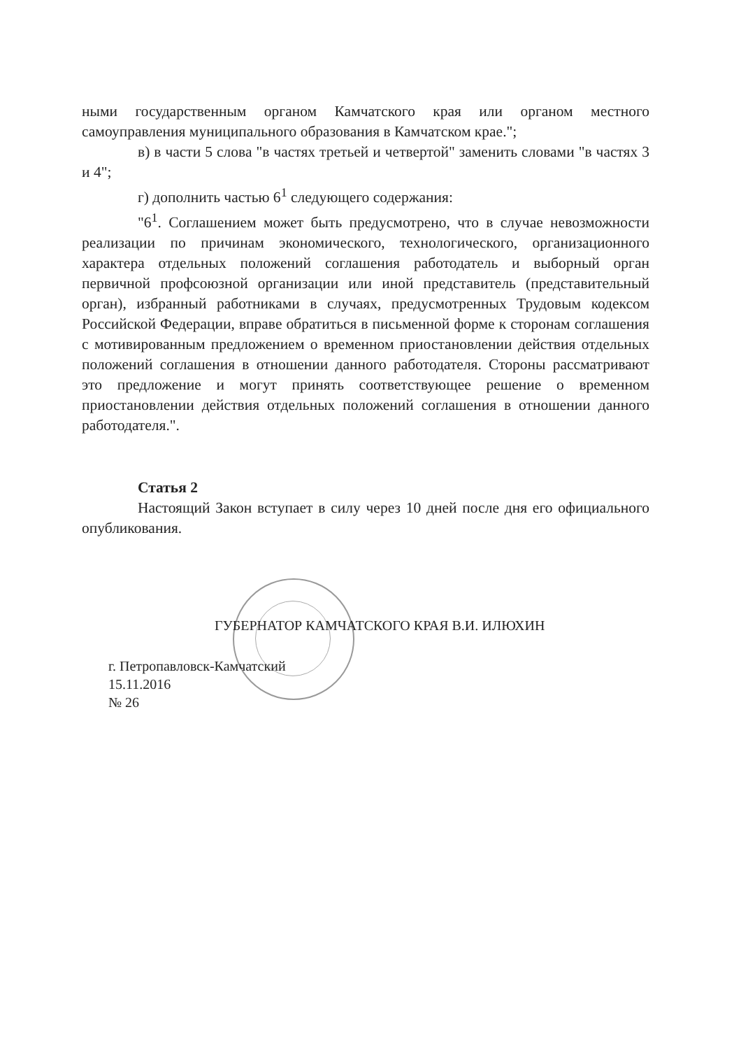ными государственным органом Камчатского края или органом местного самоуправления муниципального образования в Камчатском крае.";
в) в части 5 слова "в частях третьей и четвертой" заменить словами "в частях 3 и 4";
г) дополнить частью 6<sup>1</sup> следующего содержания:
"6<sup>1</sup>. Соглашением может быть предусмотрено, что в случае невозможности реализации по причинам экономического, технологического, организационного характера отдельных положений соглашения работодатель и выборный орган первичной профсоюзной организации или иной представитель (представительный орган), избранный работниками в случаях, предусмотренных Трудовым кодексом Российской Федерации, вправе обратиться в письменной форме к сторонам соглашения с мотивированным предложением о временном приостановлении действия отдельных положений соглашения в отношении данного работодателя. Стороны рассматривают это предложение и могут принять соответствующее решение о временном приостановлении действия отдельных положений соглашения в отношении данного работодателя.".
Статья 2
Настоящий Закон вступает в силу через 10 дней после дня его официального опубликования.
ГУБЕРНАТОР КАМЧАТСКОГО КРАЯ В.И. ИЛЮХИН
г. Петропавловск-Камчатский
15.11.2016
№ 26